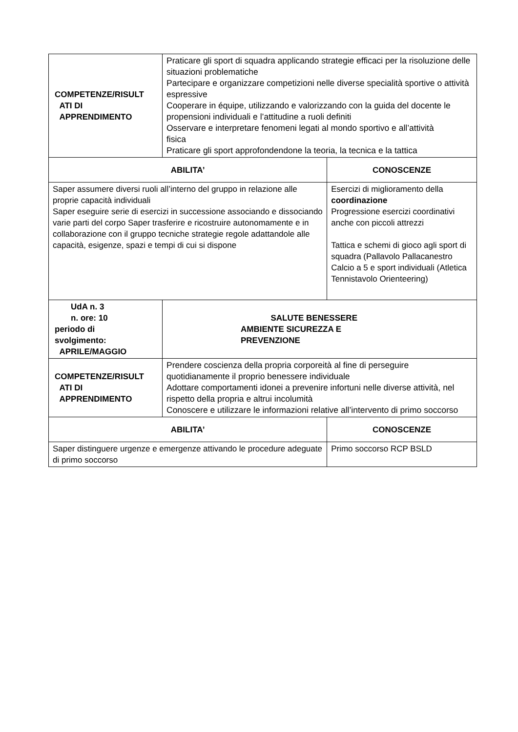| COMPETENZE/RISULT ATI DI APPRENDIMENTO | Praticare gli sport di squadra applicando strategie efficaci per la risoluzione delle situazioni problematiche Partecipare e organizzare competizioni nelle diverse specialità sportive o attività espressive Cooperare in équipe, utilizzando e valorizzando con la guida del docente le propensioni individuali e l’attitudine a ruoli definiti Osservare e interpretare fenomeni legati al mondo sportivo e all’attività fisica Praticare gli sport approfondendone la teoria, la tecnica e la tattica | |
| ABILITA’ | | CONOSCENZE |
| Saper assumere diversi ruoli all’interno del gruppo in relazione alle proprie capacità individuali Saper eseguire serie di esercizi in successione associando e dissociando varie parti del corpo Saper trasferire e ricostruire autonomamente e in collaborazione con il gruppo tecniche strategie regole adattandole alle capacità, esigenze, spazi e tempi di cui si dispone | | Esercizi di miglioramento della coordinazione Progressione esercizi coordinativi anche con piccoli attrezzi Tattica e schemi di gioco agli sport di squadra (Pallavolo Pallacanestro Calcio a 5 e sport individuali (Atletica Tennistavolo Orienteering) |
| UdA n. 3 n. ore: 10 periodo di svolgimento: APRILE/MAGGIO | SALUTE BENESSERE AMBIENTE SICUREZZA E PREVENZIONE | |
| COMPETENZE/RISULT ATI DI APPRENDIMENTO | Prendere coscienza della propria corporeità al fine di perseguire quotidianamente il proprio benessere individuale Adottare comportamenti idonei a prevenire infortuni nelle diverse attività, nel rispetto della propria e altrui incolumità Conoscere e utilizzare le informazioni relative all’intervento di primo soccorso | |
| ABILITA’ | | CONOSCENZE |
| Saper distinguere urgenze e emergenze attivando le procedure adeguate di primo soccorso | | Primo soccorso RCP BSLD |